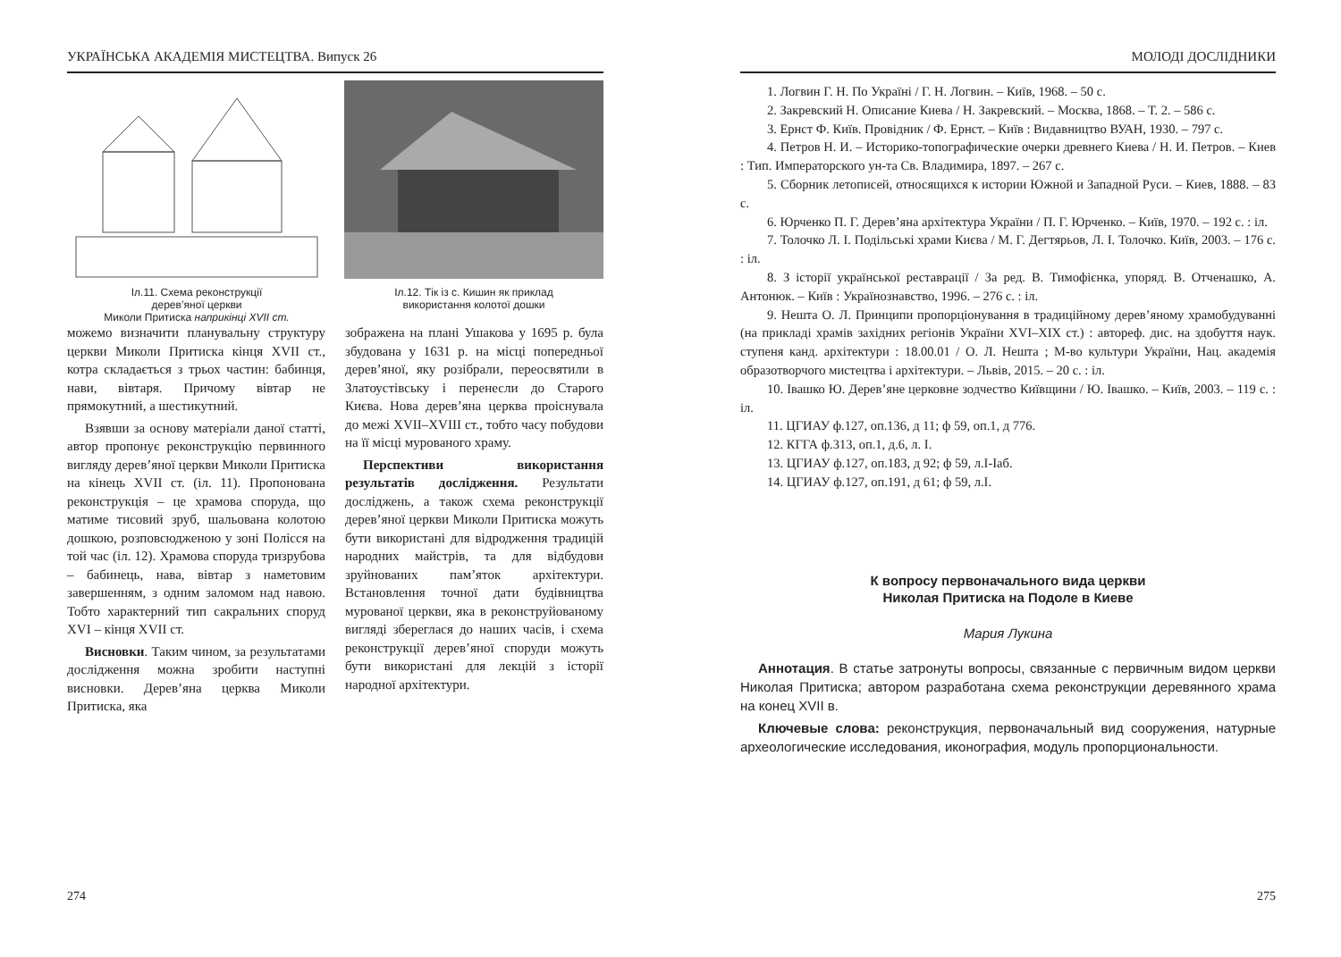УКРАЇНСЬКА АКАДЕМІЯ МИСТЕЦТВА. Випуск 26
Іл.11. Схема реконструкції
дерев’яної церкви
Миколи Притиска наприкінці XVII ст.
Іл.12. Тік із с. Кишин як приклад
використання колотої дошки
можемо визначити планувальну структуру церкви Миколи Притиска кінця XVII ст., котра складається з трьох частин: бабинця, нави, вівтаря. Причому вівтар не прямокутний, а шестикутний.
Взявши за основу матеріали даної статті, автор пропонує реконструкцію первинного вигляду дерев’яної церкви Миколи Притиска на кінець XVII ст. (іл. 11). Пропонована реконструкція – це храмова споруда, що матиме тисовий зруб, шальована колотою дошкою, розповсюдженою у зоні Полісся на той час (іл. 12). Храмова споруда тризрубова – бабинець, нава, вівтар з наметовим завершенням, з одним заломом над навою. Тобто характерний тип сакральних споруд XVI – кінця XVII ст.
Висновки. Таким чином, за результатами дослідження можна зробити наступні висновки. Дерев’яна церква Миколи Притиска, яка
зображена на плані Ушакова у 1695 р. була збудована у 1631 р. на місці попередньої дерев’яної, яку розібрали, переосвятили в Златоустівську і перенесли до Старого Києва. Нова дерев’яна церква проіснувала до межі XVII–XVIII ст., тобто часу побудови на її місці мурованого храму.
Перспективи використання результатів дослідження. Результати досліджень, а також схема реконструкції дерев’яної церкви Миколи Притиска можуть бути використані для відродження традицій народних майстрів, та для відбудови зруйнованих пам’яток архітектури. Встановлення точної дати будівництва мурованої церкви, яка в реконструйованому вигляді збереглася до наших часів, і схема реконструкції дерев’яної споруди можуть бути використані для лекцій з історії народної архітектури.
274
МОЛОДІ ДОСЛІДНИКИ
1. Логвин Г. Н. По Україні / Г. Н. Логвин. – Київ, 1968. – 50 с.
2. Закревский Н. Описание Киева / Н. Закревский. – Москва, 1868. – Т. 2. – 586 с.
3. Ернст Ф. Київ. Провідник / Ф. Ернст. – Київ : Видавництво ВУАН, 1930. – 797 с.
4. Петров Н. И. – Историко-топографические очерки древнего Киева / Н. И. Петров. – Киев : Тип. Императорского ун-та Св. Владимира, 1897. – 267 с.
5. Сборник летописей, относящихся к истории Южной и Западной Руси. – Киев, 1888. – 83 с.
6. Юрченко П. Г. Дерев’яна архітектура України / П. Г. Юрченко. – Київ, 1970. – 192 с. : іл.
7. Толочко Л. І. Подільські храми Києва / М. Г. Дегтярьов, Л. І. Толочко. Київ, 2003. – 176 с. : іл.
8. З історії української реставрації / За ред. В. Тимофієнка, упоряд. В. Отченашко, А. Антонюк. – Київ : Українознавство, 1996. – 276 с. : іл.
9. Нешта О. Л. Принципи пропорціонування в традиційному дерев’яному храмобудуванні (на прикладі храмів західних регіонів України XVI–XIX ст.) : автореф. дис. на здобуття наук. ступеня канд. архітектури : 18.00.01 / О. Л. Нешта ; М-во культури України, Нац. академія образотворчого мистецтва і архітектури. – Львів, 2015. – 20 с. : іл.
10. Івашко Ю. Дерев’яне церковне зодчество Київщини / Ю. Івашко. – Київ, 2003. – 119 с. : іл.
11. ЦГИАУ ф.127, оп.136, д 11; ф 59, оп.1, д 776.
12. КГГА ф.313, оп.1, д.6, л. I.
13. ЦГИАУ ф.127, оп.183, д 92; ф 59, л.I-Iаб.
14. ЦГИАУ ф.127, оп.191, д 61; ф 59, л.I.
К вопросу первоначального вида церкви
Николая Притиска на Подоле в Киеве
Мария Лукина
Аннотация. В статье затронуты вопросы, связанные с первичным видом церкви Николая Притиска; автором разработана схема реконструкции деревянного храма на конец XVII в.
Ключевые слова: реконструкция, первоначальный вид сооружения, натурные археологические исследования, иконография, модуль пропорциональности.
275